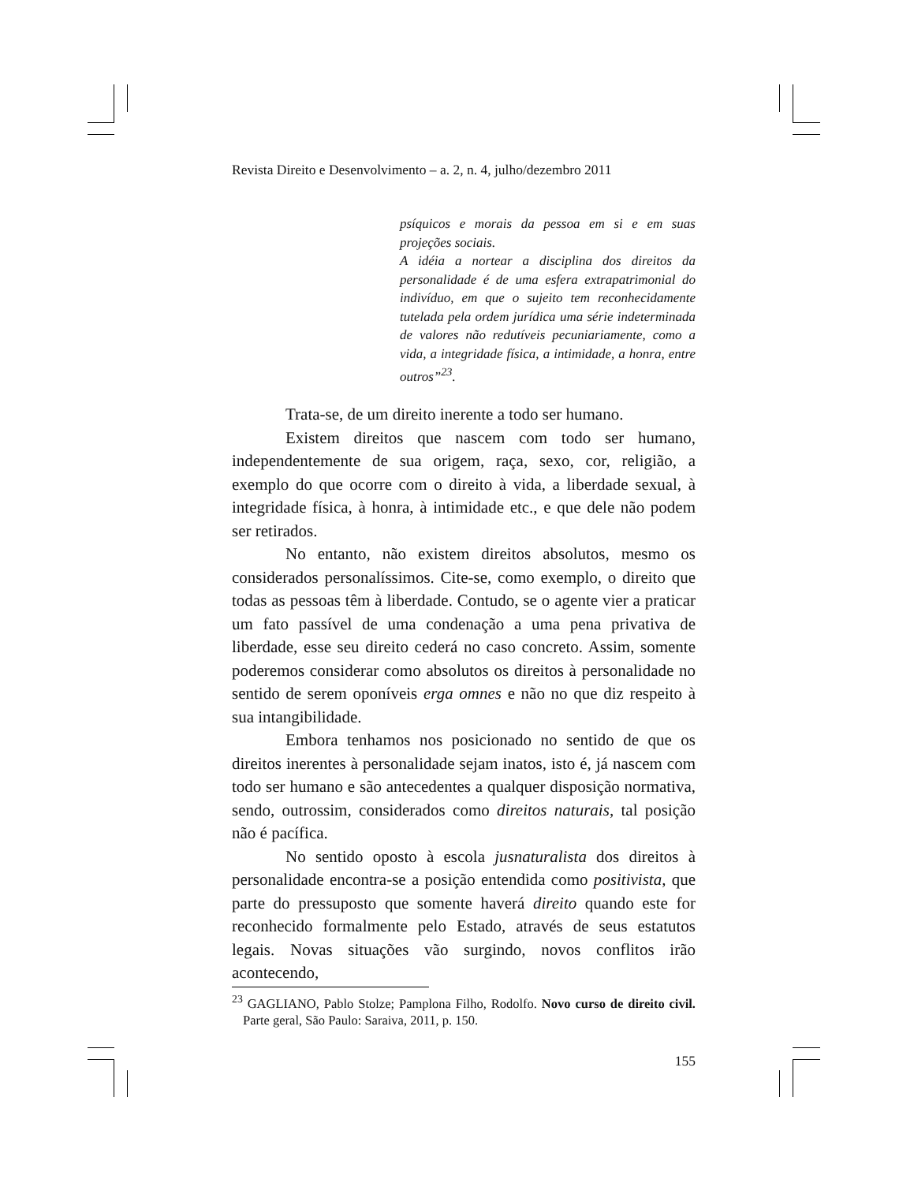Revista Direito e Desenvolvimento – a. 2, n. 4, julho/dezembro 2011
psíquicos e morais da pessoa em si e em suas projeções sociais.
A idéia a nortear a disciplina dos direitos da personalidade é de uma esfera extrapatrimonial do indivíduo, em que o sujeito tem reconhecidamente tutelada pela ordem jurídica uma série indeterminada de valores não redutíveis pecuniariamente, como a vida, a integridade física, a intimidade, a honra, entre outros”<sup>23</sup>.
Trata-se, de um direito inerente a todo ser humano.
Existem direitos que nascem com todo ser humano, independentemente de sua origem, raça, sexo, cor, religião, a exemplo do que ocorre com o direito à vida, a liberdade sexual, à integridade física, à honra, à intimidade etc., e que dele não podem ser retirados.
No entanto, não existem direitos absolutos, mesmo os considerados personalíssimos. Cite-se, como exemplo, o direito que todas as pessoas têm à liberdade. Contudo, se o agente vier a praticar um fato passível de uma condenação a uma pena privativa de liberdade, esse seu direito cederá no caso concreto. Assim, somente poderemos considerar como absolutos os direitos à personalidade no sentido de serem oponíveis erga omnes e não no que diz respeito à sua intangibilidade.
Embora tenhamos nos posicionado no sentido de que os direitos inerentes à personalidade sejam inatos, isto é, já nascem com todo ser humano e são antecedentes a qualquer disposição normativa, sendo, outrossim, considerados como direitos naturais, tal posição não é pacífica.
No sentido oposto à escola jusnaturalista dos direitos à personalidade encontra-se a posição entendida como positivista, que parte do pressuposto que somente haverá direito quando este for reconhecido formalmente pelo Estado, através de seus estatutos legais. Novas situações vão surgindo, novos conflitos irão acontecendo,
<sup>23</sup> GAGLIANO, Pablo Stolze; Pamplona Filho, Rodolfo. Novo curso de direito civil. Parte geral, São Paulo: Saraiva, 2011, p. 150.
155